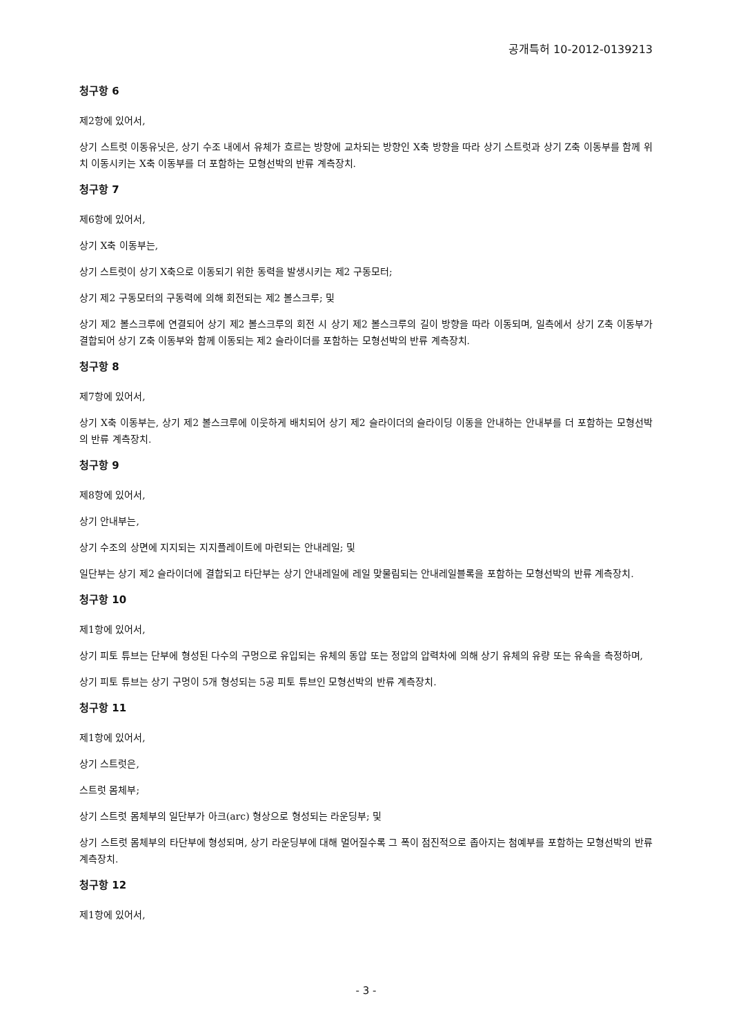공개특허 10-2012-0139213
청구항 6
제2항에 있어서,
상기 스트럿 이동유닛은, 상기 수조 내에서 유체가 흐르는 방향에 교차되는 방향인 X축 방향을 따라 상기 스트럿과 상기 Z축 이동부를 함께 위치 이동시키는 X축 이동부를 더 포함하는 모형선박의 반류 계측장치.
청구항 7
제6항에 있어서,
상기 X축 이동부는,
상기 스트럿이 상기 X축으로 이동되기 위한 동력을 발생시키는 제2 구동모터;
상기 제2 구동모터의 구동력에 의해 회전되는 제2 볼스크루; 및
상기 제2 볼스크루에 연결되어 상기 제2 볼스크루의 회전 시 상기 제2 볼스크루의 길이 방향을 따라 이동되며, 일측에서 상기 Z축 이동부가 결합되어 상기 Z축 이동부와 함께 이동되는 제2 슬라이더를 포함하는 모형선박의 반류 계측장치.
청구항 8
제7항에 있어서,
상기 X축 이동부는, 상기 제2 볼스크루에 이웃하게 배치되어 상기 제2 슬라이더의 슬라이딩 이동을 안내하는 안내부를 더 포함하는 모형선박의 반류 계측장치.
청구항 9
제8항에 있어서,
상기 안내부는,
상기 수조의 상면에 지지되는 지지플레이트에 마련되는 안내레일; 및
일단부는 상기 제2 슬라이더에 결합되고 타단부는 상기 안내레일에 레일 맞물림되는 안내레일블록을 포함하는 모형선박의 반류 계측장치.
청구항 10
제1항에 있어서,
상기 피토 튜브는 단부에 형성된 다수의 구멍으로 유입되는 유체의 동압 또는 정압의 압력차에 의해 상기 유체의 유량 또는 유속을 측정하며,
상기 피토 튜브는 상기 구멍이 5개 형성되는 5공 피토 튜브인 모형선박의 반류 계측장치.
청구항 11
제1항에 있어서,
상기 스트럿은,
스트럿 몸체부;
상기 스트럿 몸체부의 일단부가 아크(arc) 형상으로 형성되는 라운딩부; 및
상기 스트럿 몸체부의 타단부에 형성되며, 상기 라운딩부에 대해 멀어질수록 그 폭이 점진적으로 좁아지는 첨예부를 포함하는 모형선박의 반류 계측장치.
청구항 12
제1항에 있어서,
- 3 -